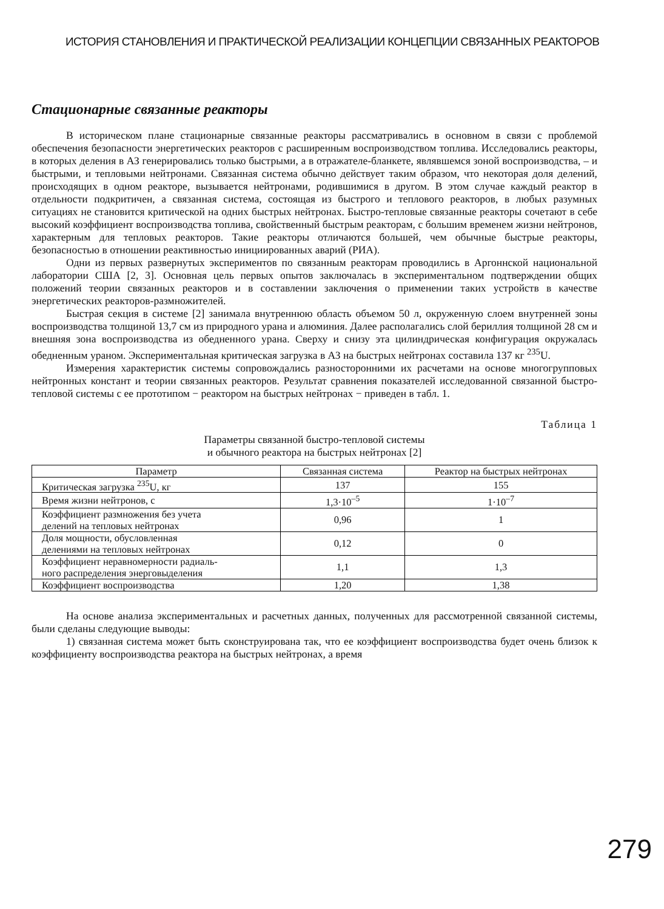ИСТОРИЯ СТАНОВЛЕНИЯ И ПРАКТИЧЕСКОЙ РЕАЛИЗАЦИИ КОНЦЕПЦИИ СВЯЗАННЫХ РЕАКТОРОВ
Стационарные связанные реакторы
В историческом плане стационарные связанные реакторы рассматривались в основном в связи с проблемой обеспечения безопасности энергетических реакторов с расширенным воспроизводством топлива. Исследовались реакторы, в которых деления в АЗ генерировались только быстрыми, а в отражателе-бланкете, являвшемся зоной воспроизводства, – и быстрыми, и тепловыми нейтронами. Связанная система обычно действует таким образом, что некоторая доля делений, происходящих в одном реакторе, вызывается нейтронами, родившимися в другом. В этом случае каждый реактор в отдельности подкритичен, а связанная система, состоящая из быстрого и теплового реакторов, в любых разумных ситуациях не становится критической на одних быстрых нейтронах. Быстро-тепловые связанные реакторы сочетают в себе высокий коэффициент воспроизводства топлива, свойственный быстрым реакторам, с большим временем жизни нейтронов, характерным для тепловых реакторов. Такие реакторы отличаются большей, чем обычные быстрые реакторы, безопасностью в отношении реактивностью инициированных аварий (РИА).
Одни из первых развернутых экспериментов по связанным реакторам проводились в Аргоннской национальной лаборатории США [2, 3]. Основная цель первых опытов заключалась в экспериментальном подтверждении общих положений теории связанных реакторов и в составлении заключения о применении таких устройств в качестве энергетических реакторов-размножителей.
Быстрая секция в системе [2] занимала внутреннюю область объемом 50 л, окруженную слоем внутренней зоны воспроизводства толщиной 13,7 см из природного урана и алюминия. Далее располагались слой бериллия толщиной 28 см и внешняя зона воспроизводства из обедненного урана. Сверху и снизу эта цилиндрическая конфигурация окружалась обедненным ураном. Экспериментальная критическая загрузка в АЗ на быстрых нейтронах составила 137 кг <sup>235</sup>U.
Измерения характеристик системы сопровождались разносторонними их расчетами на основе многогрупповых нейтронных констант и теории связанных реакторов. Результат сравнения показателей исследованной связанной быстро-тепловой системы с ее прототипом − реактором на быстрых нейтронах − приведен в табл. 1.
Таблица 1
Параметры связанной быстро-тепловой системы
и обычного реактора на быстрых нейтронах [2]
| Параметр | Связанная система | Реактор на быстрых нейтронах |
| --- | --- | --- |
| Критическая загрузка <sup>235</sup>U, кг | 137 | 155 |
| Время жизни нейтронов, с | 1,3·10<sup>–5</sup> | 1·10<sup>–7</sup> |
| Коэффициент размножения без учета делений на тепловых нейтронах | 0,96 | 1 |
| Доля мощности, обусловленная делениями на тепловых нейтронах | 0,12 | 0 |
| Коэффициент неравномерности радиаль- ного распределения энерговыделения | 1,1 | 1,3 |
| Коэффициент воспроизводства | 1,20 | 1,38 |
На основе анализа экспериментальных и расчетных данных, полученных для рассмотренной связанной системы, были сделаны следующие выводы:
1) связанная система может быть сконструирована так, что ее коэффициент воспроизводства будет очень близок к коэффициенту воспроизводства реактора на быстрых нейтронах, а время
279